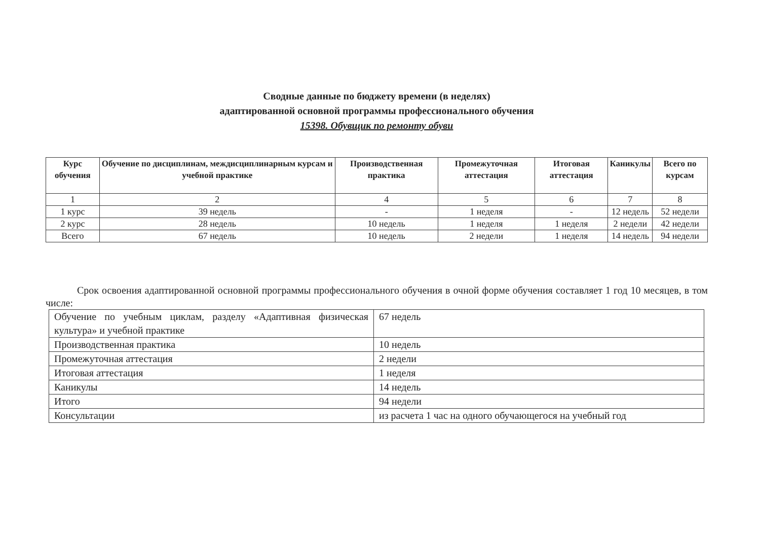Сводные данные по бюджету времени (в неделях)
адаптированной основной программы профессионального обучения
15398. Обувщик по ремонту обуви
| Курс обучения | Обучение по дисциплинам, междисциплинарным курсам и учебной практике | Производственная практика | Промежуточная аттестация | Итоговая аттестация | Каникулы | Всего по курсам |
| --- | --- | --- | --- | --- | --- | --- |
| 1 | 2 | 4 | 5 | 6 | 7 | 8 |
| 1 курс | 39 недель | - | 1 неделя | - | 12 недель | 52 недели |
| 2 курс | 28 недель | 10 недель | 1 неделя | 1 неделя | 2 недели | 42 недели |
| Всего | 67 недель | 10 недель | 2 недели | 1 неделя | 14 недель | 94 недели |
Срок освоения адаптированной основной программы профессионального обучения в очной форме обучения составляет 1 год 10 месяцев, в том числе:
| Обучение по учебным циклам, разделу «Адаптивная физическая культура» и учебной практике | 67 недель |
| Производственная практика | 10 недель |
| Промежуточная аттестация | 2 недели |
| Итоговая аттестация | 1 неделя |
| Каникулы | 14 недель |
| Итого | 94 недели |
| Консультации | из расчета 1 час на одного обучающегося на учебный год |